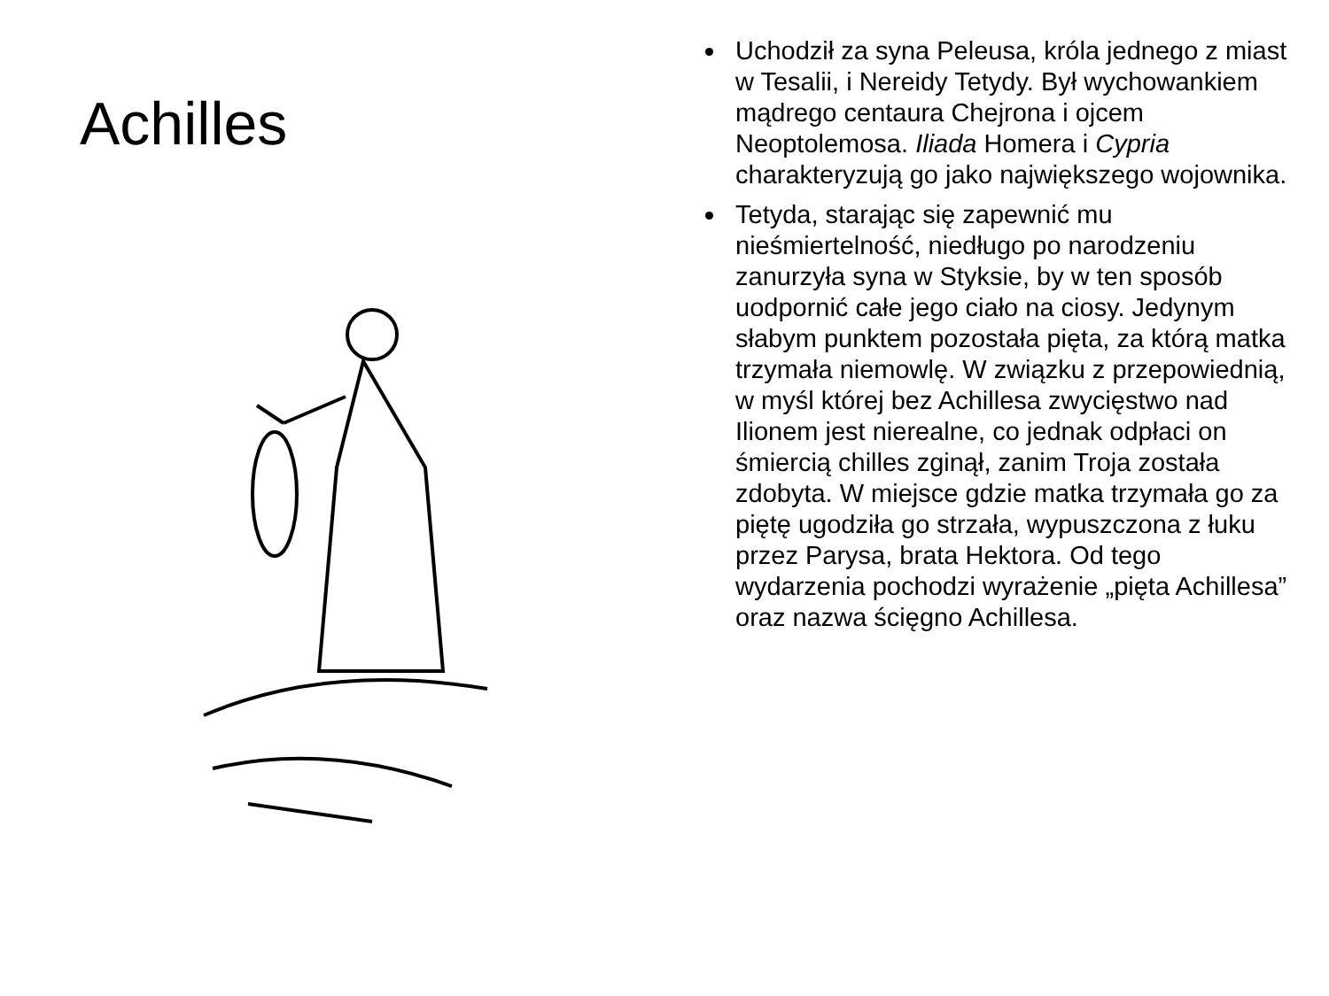Achilles
Uchodził za syna Peleusa, króla jednego z miast w Tesalii, i Nereidy Tetydy. Był wychowankiem mądrego centaura Chejrona i ojcem Neoptolemosa. Iliada Homera i Cypria charakteryzują go jako największego wojownika.
Tetyda, starając się zapewnić mu nieśmiertelność, niedługo po narodzeniu zanurzyła syna w Styksie, by w ten sposób uodpornić całe jego ciało na ciosy. Jedynym słabym punktem pozostała pięta, za którą matka trzymała niemowlę. W związku z przepowiednią, w myśl której bez Achillesa zwycięstwo nad Ilionem jest nierealne, co jednak odpłaci on śmiercią chilles zginął, zanim Troja została zdobyta. W miejsce gdzie matka trzymała go za piętę ugodziła go strzała, wypuszczona z łuku przez Parysa, brata Hektora. Od tego wydarzenia pochodzi wyrażenie „pięta Achillesa” oraz nazwa ścięgno Achillesa.